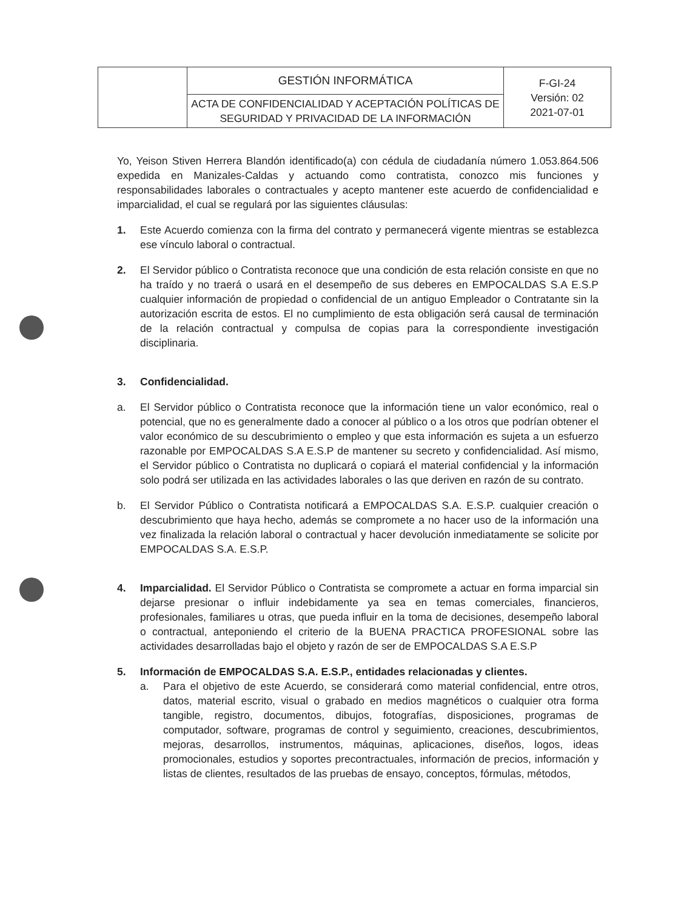| | GESTIÓN INFORMÁTICA | F-GI-24 Versión: 02 2021-07-01 |
| | ACTA DE CONFIDENCIALIDAD Y ACEPTACIÓN POLÍTICAS DE SEGURIDAD Y PRIVACIDAD DE LA INFORMACIÓN | |
Yo, Yeison Stiven Herrera Blandón identificado(a) con cédula de ciudadanía número 1.053.864.506 expedida en Manizales-Caldas y actuando como contratista, conozco mis funciones y responsabilidades laborales o contractuales y acepto mantener este acuerdo de confidencialidad e imparcialidad, el cual se regulará por las siguientes cláusulas:
1. Este Acuerdo comienza con la firma del contrato y permanecerá vigente mientras se establezca ese vínculo laboral o contractual.
2. El Servidor público o Contratista reconoce que una condición de esta relación consiste en que no ha traído y no traerá o usará en el desempeño de sus deberes en EMPOCALDAS S.A E.S.P cualquier información de propiedad o confidencial de un antiguo Empleador o Contratante sin la autorización escrita de estos. El no cumplimiento de esta obligación será causal de terminación de la relación contractual y compulsa de copias para la correspondiente investigación disciplinaria.
3. Confidencialidad.
a. El Servidor público o Contratista reconoce que la información tiene un valor económico, real o potencial, que no es generalmente dado a conocer al público o a los otros que podrían obtener el valor económico de su descubrimiento o empleo y que esta información es sujeta a un esfuerzo razonable por EMPOCALDAS S.A E.S.P de mantener su secreto y confidencialidad. Así mismo, el Servidor público o Contratista no duplicará o copiará el material confidencial y la información solo podrá ser utilizada en las actividades laborales o las que deriven en razón de su contrato.
b. El Servidor Público o Contratista notificará a EMPOCALDAS S.A. E.S.P. cualquier creación o descubrimiento que haya hecho, además se compromete a no hacer uso de la información una vez finalizada la relación laboral o contractual y hacer devolución inmediatamente se solicite por EMPOCALDAS S.A. E.S.P.
4. Imparcialidad. El Servidor Público o Contratista se compromete a actuar en forma imparcial sin dejarse presionar o influir indebidamente ya sea en temas comerciales, financieros, profesionales, familiares u otras, que pueda influir en la toma de decisiones, desempeño laboral o contractual, anteponiendo el criterio de la BUENA PRACTICA PROFESIONAL sobre las actividades desarrolladas bajo el objeto y razón de ser de EMPOCALDAS S.A E.S.P
5. Información de EMPOCALDAS S.A. E.S.P., entidades relacionadas y clientes.
a. Para el objetivo de este Acuerdo, se considerará como material confidencial, entre otros, datos, material escrito, visual o grabado en medios magnéticos o cualquier otra forma tangible, registro, documentos, dibujos, fotografías, disposiciones, programas de computador, software, programas de control y seguimiento, creaciones, descubrimientos, mejoras, desarrollos, instrumentos, máquinas, aplicaciones, diseños, logos, ideas promocionales, estudios y soportes precontractuales, información de precios, información y listas de clientes, resultados de las pruebas de ensayo, conceptos, fórmulas, métodos,